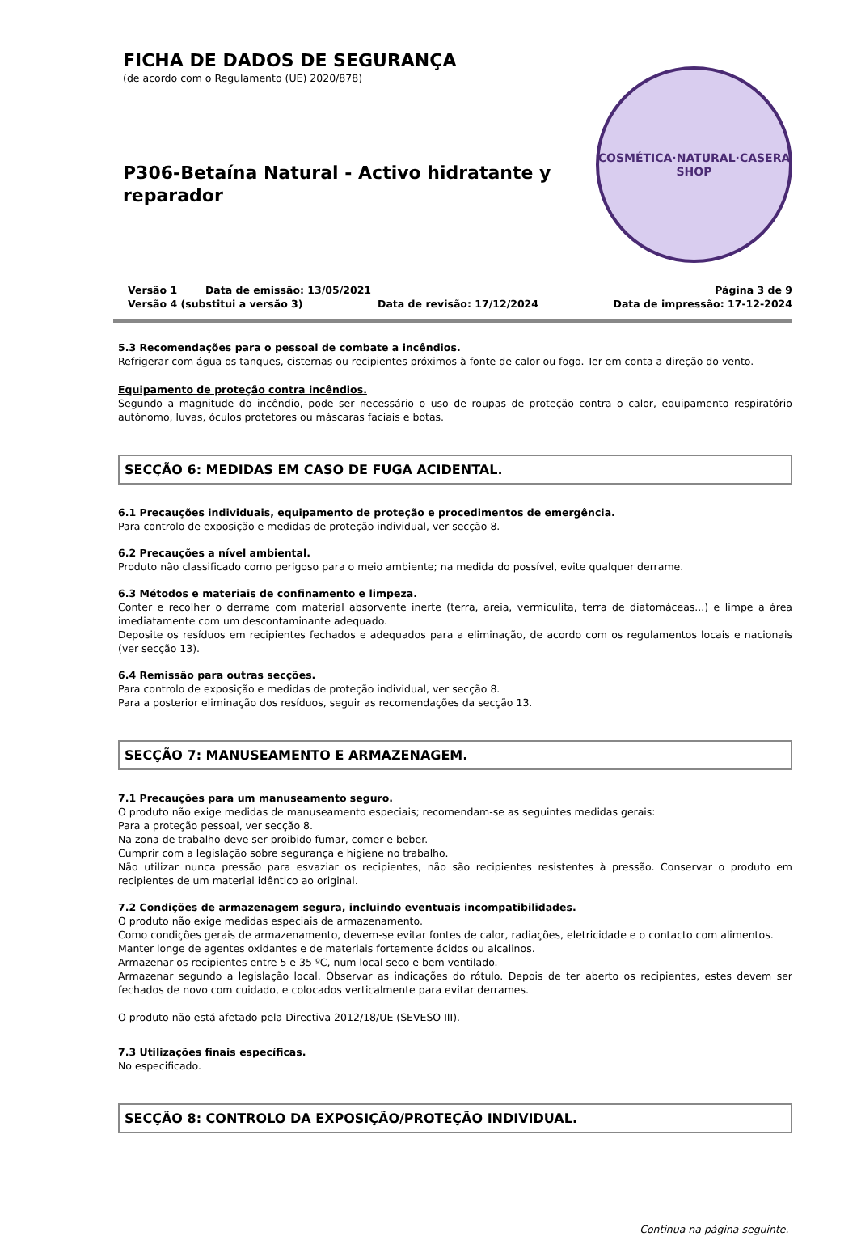FICHA DE DADOS DE SEGURANÇA
(de acordo com o Regulamento (UE) 2020/878)
P306-Betaína Natural - Activo hidratante y reparador
COSMÉTICA·NATURAL·CASERA
SHOP
Versão 1 Data de emissão: 13/05/2021 Página 3 de 9
Versão 4 (substitui a versão 3) Data de revisão: 17/12/2024 Data de impressão: 17-12-2024
5.3 Recomendações para o pessoal de combate a incêndios.
Refrigerar com água os tanques, cisternas ou recipientes próximos à fonte de calor ou fogo. Ter em conta a direção do vento.
Equipamento de proteção contra incêndios.
Segundo a magnitude do incêndio, pode ser necessário o uso de roupas de proteção contra o calor, equipamento respiratório autónomo, luvas, óculos protetores ou máscaras faciais e botas.
SECÇÃO 6: MEDIDAS EM CASO DE FUGA ACIDENTAL.
6.1 Precauções individuais, equipamento de proteção e procedimentos de emergência.
Para controlo de exposição e medidas de proteção individual, ver secção 8.
6.2 Precauções a nível ambiental.
Produto não classificado como perigoso para o meio ambiente; na medida do possível, evite qualquer derrame.
6.3 Métodos e materiais de confinamento e limpeza.
Conter e recolher o derrame com material absorvente inerte (terra, areia, vermiculita, terra de diatomáceas...) e limpe a área imediatamente com um descontaminante adequado.
Deposite os resíduos em recipientes fechados e adequados para a eliminação, de acordo com os regulamentos locais e nacionais (ver secção 13).
6.4 Remissão para outras secções.
Para controlo de exposição e medidas de proteção individual, ver secção 8.
Para a posterior eliminação dos resíduos, seguir as recomendações da secção 13.
SECÇÃO 7: MANUSEAMENTO E ARMAZENAGEM.
7.1 Precauções para um manuseamento seguro.
O produto não exige medidas de manuseamento especiais; recomendam-se as seguintes medidas gerais:
Para a proteção pessoal, ver secção 8.
Na zona de trabalho deve ser proibido fumar, comer e beber.
Cumprir com a legislação sobre segurança e higiene no trabalho.
Não utilizar nunca pressão para esvaziar os recipientes, não são recipientes resistentes à pressão. Conservar o produto em recipientes de um material idêntico ao original.
7.2 Condições de armazenagem segura, incluindo eventuais incompatibilidades.
O produto não exige medidas especiais de armazenamento.
Como condições gerais de armazenamento, devem-se evitar fontes de calor, radiações, eletricidade e o contacto com alimentos.
Manter longe de agentes oxidantes e de materiais fortemente ácidos ou alcalinos.
Armazenar os recipientes entre 5 e 35 ºC, num local seco e bem ventilado.
Armazenar segundo a legislação local. Observar as indicações do rótulo. Depois de ter aberto os recipientes, estes devem ser fechados de novo com cuidado, e colocados verticalmente para evitar derrames.
O produto não está afetado pela Directiva 2012/18/UE (SEVESO III).
7.3 Utilizações finais específicas.
No especificado.
SECÇÃO 8: CONTROLO DA EXPOSIÇÃO/PROTEÇÃO INDIVIDUAL.
-Continua na página seguinte.-